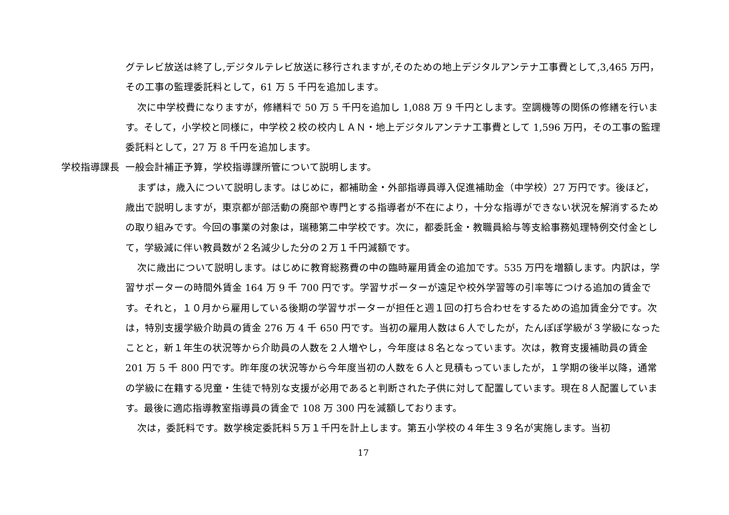グテレビ放送は終了し,デジタルテレビ放送に移行されますが,そのための地上デジタルアンテナ工事費として,3,465 万円，その工事の監理委託料として，61 万 5 千円を追加します。
次に中学校費になりますが，修繕料で 50 万 5 千円を追加し 1,088 万 9 千円とします。空調機等の関係の修繕を行います。そして，小学校と同様に，中学校２校の校内ＬＡＮ・地上デジタルアンテナ工事費として 1,596 万円，その工事の監理委託料として，27 万 8 千円を追加します。
学校指導課長 一般会計補正予算，学校指導課所管について説明します。
まずは，歳入について説明します。はじめに，都補助金・外部指導員導入促進補助金（中学校）27 万円です。後ほど，歳出で説明しますが，東京都が部活動の廃部や専門とする指導者が不在により，十分な指導ができない状況を解消するための取り組みです。今回の事業の対象は，瑞穂第二中学校です。次に，都委託金・教職員給与等支給事務処理特例交付金として，学級減に伴い教員数が２名減少した分の２万１千円減額です。
次に歳出について説明します。はじめに教育総務費の中の臨時雇用賃金の追加です。535 万円を増額します。内訳は，学習サポーターの時間外賃金 164 万 9 千 700 円です。学習サポーターが遠足や校外学習等の引率等につける追加の賃金です。それと，１０月から雇用している後期の学習サポーターが担任と週１回の打ち合わせをするための追加賃金分です。次は，特別支援学級介助員の賃金 276 万 4 千 650 円です。当初の雇用人数は６人でしたが，たんぽぽ学級が３学級になったことと，新１年生の状況等から介助員の人数を２人増やし，今年度は８名となっています。次は，教育支援補助員の賃金 201 万 5 千 800 円です。昨年度の状況等から今年度当初の人数を６人と見積もっていましたが，１学期の後半以降，通常の学級に在籍する児童・生徒で特別な支援が必用であると判断された子供に対して配置しています。現在８人配置しています。最後に適応指導教室指導員の賃金で 108 万 300 円を減額しております。
次は，委託料です。数学検定委託料５万１千円を計上します。第五小学校の４年生３９名が実施します。当初
17